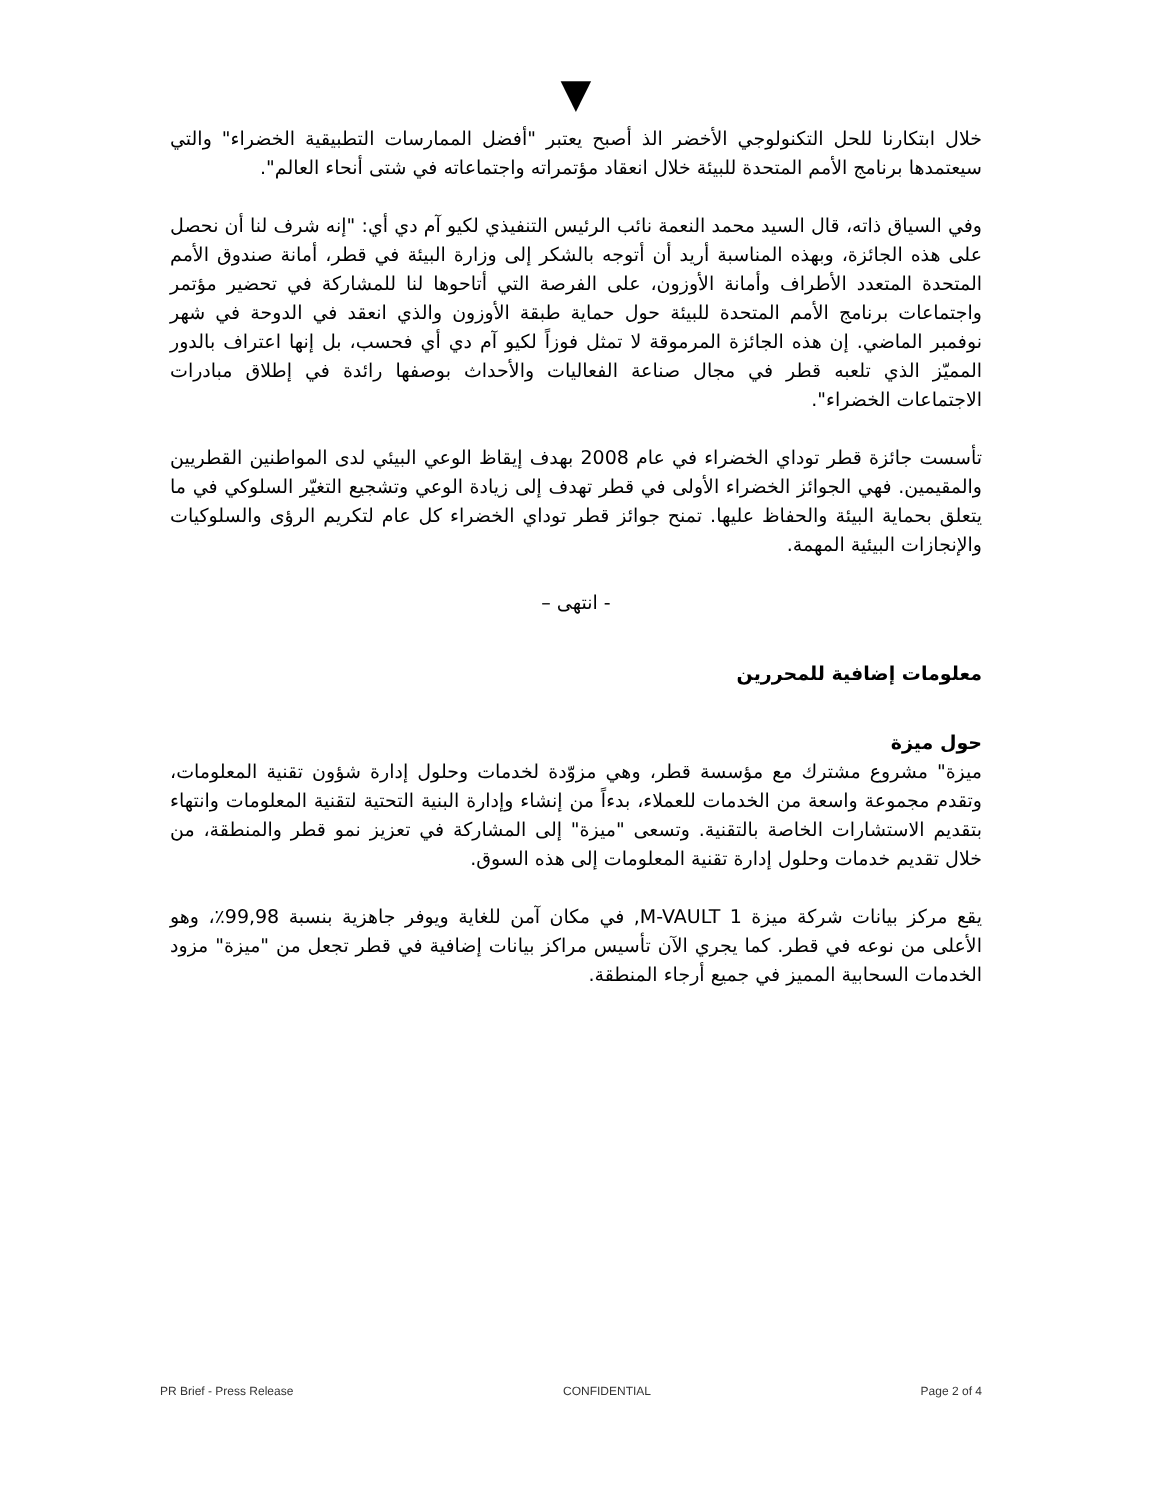▼
خلال ابتكارنا للحل التكنولوجي الأخضر الذ أصبح يعتبر "أفضل الممارسات التطبيقية الخضراء" والتي سيعتمدها برنامج الأمم المتحدة للبيئة خلال انعقاد مؤتمراته واجتماعاته في شتى أنحاء العالم".
وفي السياق ذاته، قال السيد محمد النعمة نائب الرئيس التنفيذي لكيو آم دي أي: "إنه شرف لنا أن نحصل على هذه الجائزة، وبهذه المناسبة أريد أن أتوجه بالشكر إلى وزارة البيئة في قطر، أمانة صندوق الأمم المتحدة المتعدد الأطراف وأمانة الأوزون، على الفرصة التي أتاحوها لنا للمشاركة في تحضير مؤتمر واجتماعات برنامج الأمم المتحدة للبيئة حول حماية طبقة الأوزون والذي انعقد في الدوحة في شهر نوفمبر الماضي. إن هذه الجائزة المرموقة لا تمثل فوزاً لكيو آم دي أي فحسب، بل إنها اعتراف بالدور المميّز الذي تلعبه قطر في مجال صناعة الفعاليات والأحداث بوصفها رائدة في إطلاق مبادرات الاجتماعات الخضراء".
تأسست جائزة قطر توداي الخضراء في عام 2008 بهدف إيقاظ الوعي البيئي لدى المواطنين القطريين والمقيمين. فهي الجوائز الخضراء الأولى في قطر تهدف إلى زيادة الوعي وتشجيع التغيّر السلوكي في ما يتعلق بحماية البيئة والحفاظ عليها. تمنح جوائز قطر توداي الخضراء كل عام لتكريم الرؤى والسلوكيات والإنجازات البيئية المهمة.
- انتهى –
معلومات إضافية للمحررين
حول ميزة
ميزة" مشروع مشترك مع مؤسسة قطر، وهي مزوّدة لخدمات وحلول إدارة شؤون تقنية المعلومات، وتقدم مجموعة واسعة من الخدمات للعملاء، بدءاً من إنشاء وإدارة البنية التحتية لتقنية المعلومات وانتهاء بتقديم الاستشارات الخاصة بالتقنية. وتسعى "ميزة" إلى المشاركة في تعزيز نمو قطر والمنطقة، من خلال تقديم خدمات وحلول إدارة تقنية المعلومات إلى هذه السوق.
يقع مركز بيانات شركة ميزة M-VAULT 1, في مكان آمن للغاية ويوفر جاهزية بنسبة 99,98٪، وهو الأعلى من نوعه في قطر. كما يجري الآن تأسيس مراكز بيانات إضافية في قطر تجعل من "ميزة" مزود الخدمات السحابية المميز في جميع أرجاء المنطقة.
PR Brief - Press Release CONFIDENTIAL Page 2 of 4